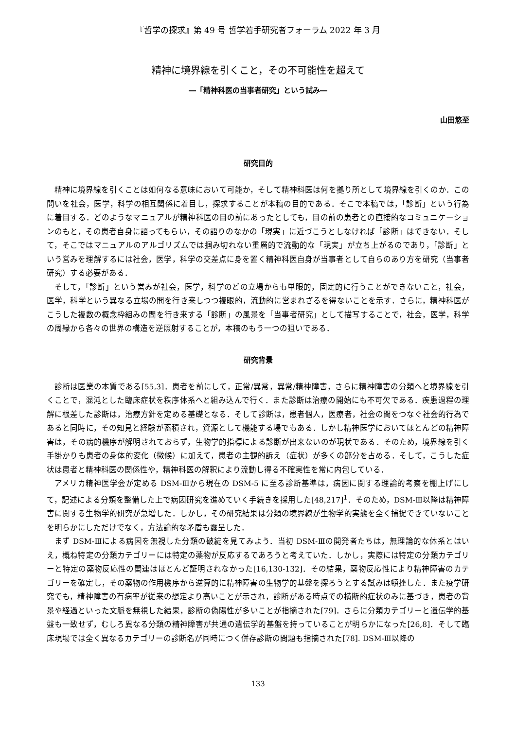『哲学の探求』第 49 号 哲学若手研究者フォーラム 2022 年 3 月
精神に境界線を引くこと，その不可能性を超えて
―「精神科医の当事者研究」という試み―
山田悠至
研究目的
精神に境界線を引くことは如何なる意味において可能か，そして精神科医は何を拠り所として境界線を引くのか．この問いを社会，医学，科学の相互関係に着目し，探求することが本稿の目的である．そこで本稿では，「診断」という行為に着目する．どのようなマニュアルが精神科医の目の前にあったとしても，目の前の患者との直接的なコミュニケーションのもと，その患者自身に語ってもらい，その語りのなかの「現実」に近づこうとしなければ「診断」はできない．そして，そこではマニュアルのアルゴリズムでは掴み切れない重層的で流動的な「現実」が立ち上がるのであり，「診断」という営みを理解するには社会，医学，科学の交差点に身を置く精神科医自身が当事者として自らのあり方を研究（当事者研究）する必要がある．
そして，「診断」という営みが社会，医学，科学のどの立場からも単眼的，固定的に行うことができないこと，社会，医学，科学という異なる立場の間を行き来しつつ複眼的，流動的に営まれざるを得ないことを示す．さらに，精神科医がこうした複数の概念枠組みの間を行き来する「診断」の風景を「当事者研究」として描写することで，社会，医学，科学の周縁から各々の世界の構造を逆照射することが，本稿のもう一つの狙いである．
研究背景
診断は医業の本質である[55,3]．患者を前にして，正常/異常，異常/精神障害，さらに精神障害の分類へと境界線を引くことで，混沌とした臨床症状を秩序体系へと組み込んで行く．また診断は治療の開始にも不可欠である．疾患過程の理解に根差した診断は，治療方針を定める基礎となる．そして診断は，患者個人，医療者，社会の間をつなぐ社会的行為であると同時に，その知見と経験が蓄積され，資源として機能する場でもある．しかし精神医学においてほとんどの精神障害は，その病的機序が解明されておらず，生物学的指標による診断が出来ないのが現状である．そのため，境界線を引く手掛かりも患者の身体的変化（徴候）に加えて，患者の主観的訴え（症状）が多くの部分を占める．そして，こうした症状は患者と精神科医の関係性や，精神科医の解釈により流動し得る不確実性を常に内包している．
アメリカ精神医学会が定める DSM-Ⅲから現在の DSM-5 に至る診断基準は，病因に関する理論的考察を棚上げにして，記述による分類を整備した上で病因研究を進めていく手続きを採用した[48,217]<sup>1</sup>．そのため，DSM-Ⅲ以降は精神障害に関する生物学的研究が急増した．しかし，その研究結果は分類の境界線が生物学的実態を全く捕捉できていないことを明らかにしただけでなく，方法論的な矛盾も露呈した．
まず DSM-Ⅲによる病因を無視した分類の破綻を見てみよう．当初 DSM-Ⅲの開発者たちは，無理論的な体系とはいえ，概ね特定の分類カテゴリーには特定の薬物が反応するであろうと考えていた．しかし，実際には特定の分類カテゴリーと特定の薬物反応性の関連はほとんど証明されなかった[16,130-132]．その結果，薬物反応性により精神障害のカテゴリーを確定し，その薬物の作用機序から逆算的に精神障害の生物学的基盤を探ろうとする試みは頓挫した．また疫学研究でも，精神障害の有病率が従来の想定より高いことが示され，診断がある時点での横断的症状のみに基づき，患者の背景や経過といった文脈を無視した結果，診断の偽陽性が多いことが指摘された[79]．さらに分類カテゴリーと遺伝学的基盤も一致せず，むしろ異なる分類の精神障害が共通の遺伝学的基盤を持っていることが明らかになった[26,8]．そして臨床現場では全く異なるカテゴリーの診断名が同時につく併存診断の問題も指摘された[78]. DSM-Ⅲ以降の
133